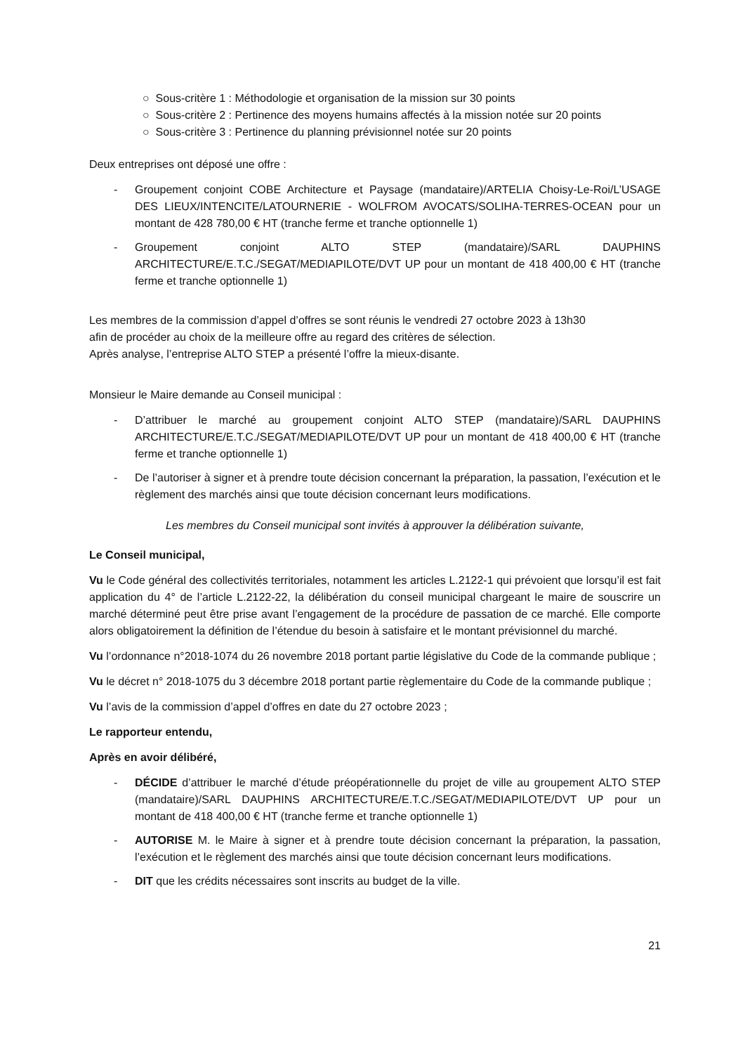○ Sous-critère 1 : Méthodologie et organisation de la mission sur 30 points
○ Sous-critère 2 : Pertinence des moyens humains affectés à la mission notée sur 20 points
○ Sous-critère 3 : Pertinence du planning prévisionnel notée sur 20 points
Deux entreprises ont déposé une offre :
- Groupement conjoint COBE Architecture et Paysage (mandataire)/ARTELIA Choisy-Le-Roi/L’USAGE DES LIEUX/INTENCITE/LATOURNERIE - WOLFROM AVOCATS/SOLIHA-TERRES-OCEAN pour un montant de 428 780,00 € HT (tranche ferme et tranche optionnelle 1)
- Groupement conjoint ALTO STEP (mandataire)/SARL DAUPHINS ARCHITECTURE/E.T.C./SEGAT/MEDIAPILOTE/DVT UP pour un montant de 418 400,00 € HT (tranche ferme et tranche optionnelle 1)
Les membres de la commission d’appel d’offres se sont réunis le vendredi 27 octobre 2023 à 13h30
afin de procéder au choix de la meilleure offre au regard des critères de sélection.
Après analyse, l’entreprise ALTO STEP a présenté l’offre la mieux-disante.
Monsieur le Maire demande au Conseil municipal :
- D’attribuer le marché au groupement conjoint ALTO STEP (mandataire)/SARL DAUPHINS ARCHITECTURE/E.T.C./SEGAT/MEDIAPILOTE/DVT UP pour un montant de 418 400,00 € HT (tranche ferme et tranche optionnelle 1)
- De l’autoriser à signer et à prendre toute décision concernant la préparation, la passation, l’exécution et le règlement des marchés ainsi que toute décision concernant leurs modifications.
Les membres du Conseil municipal sont invités à approuver la délibération suivante,
Le Conseil municipal,
Vu le Code général des collectivités territoriales, notamment les articles L.2122-1 qui prévoient que lorsqu’il est fait application du 4° de l’article L.2122-22, la délibération du conseil municipal chargeant le maire de souscrire un marché déterminé peut être prise avant l’engagement de la procédure de passation de ce marché. Elle comporte alors obligatoirement la définition de l’étendue du besoin à satisfaire et le montant prévisionnel du marché.
Vu l’ordonnance n°2018-1074 du 26 novembre 2018 portant partie législative du Code de la commande publique ;
Vu le décret n° 2018-1075 du 3 décembre 2018 portant partie règlementaire du Code de la commande publique ;
Vu l’avis de la commission d’appel d’offres en date du 27 octobre 2023 ;
Le rapporteur entendu,
Après en avoir délibéré,
- DÉCIDE d’attribuer le marché d’étude préopérationnelle du projet de ville au groupement ALTO STEP (mandataire)/SARL DAUPHINS ARCHITECTURE/E.T.C./SEGAT/MEDIAPILOTE/DVT UP pour un montant de 418 400,00 € HT (tranche ferme et tranche optionnelle 1)
- AUTORISE M. le Maire à signer et à prendre toute décision concernant la préparation, la passation, l’exécution et le règlement des marchés ainsi que toute décision concernant leurs modifications.
- DIT que les crédits nécessaires sont inscrits au budget de la ville.
21